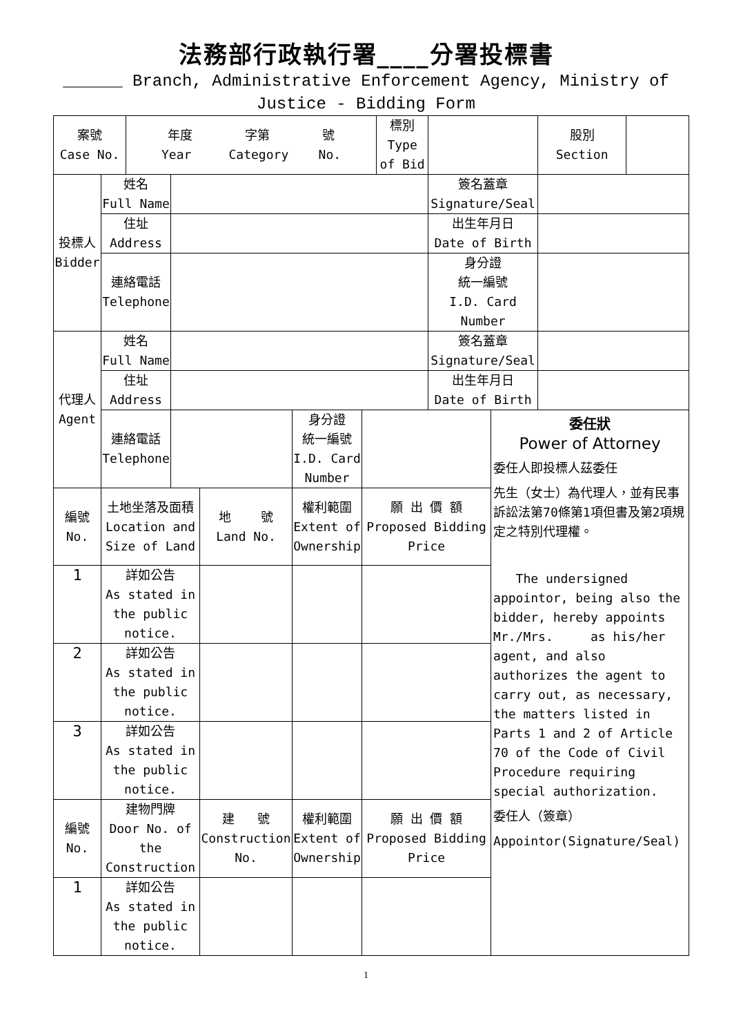法務部行政執行署____分署投標書
______ Branch, Administrative Enforcement Agency, Ministry of Justice - Bidding Form
| 案號 Case No. | | 年度 字第 號 Year Category No. | | | | | 標別 Type of Bid | | | 股別 Section | |
| 投標人 Bidder | 姓名 Full Name | | | | | | | 簽名蓋章 Signature/Seal | | | |
| | 住址 Address | | | | | | | 出生年月日 Date of Birth | | | |
| | 連絡電話 Telephone | | | | | | | 身分證 統一編號 I.D. Card Number | | | |
| 代理人 Agent | 姓名 Full Name | | | | | | | 簽名蓋章 Signature/Seal | | | |
| | 住址 Address | | | | | | | 出生年月日 Date of Birth | | | |
| | 連絡電話 Telephone | | | | 身分證 統一編號 I.D. Card Number | | | | 委任狀 Power of Attorney 委任人即投標人茲委任 先生（女士）為代理人，並有民事訴訟法第70條第1項但書及第2項規定之特別代理權。 The undersigned appointor, being also the bidder, hereby appoints Mr./Mrs. as his/her agent, and also authorizes the agent to carry out, as necessary, the matters listed in Parts 1 and 2 of Article 70 of the Code of Civil Procedure requiring special authorization. 委任人（簽章） Appointor(Signature/Seal) | | |
| 編號 No. | 土地坐落及面積 Location and Size of Land | | | 地 號 Land No. | 權利範圍 Extent of Ownership | 願 出 價 額 Proposed Bidding Price | | | | | |
| 1 | 詳如公告 As stated in the public notice. | | | | | | | | | | |
| 2 | 詳如公告 As stated in the public notice. | | | | | | | | | | |
| 3 | 詳如公告 As stated in the public notice. | | | | | | | | | | |
| 編號 No. | 建物門牌 Door No. of the Construction | | | 建 號 Construction No. | 權利範圍 Extent of Ownership | 願 出 價 額 Proposed Bidding Price | | | | | |
| 1 | 詳如公告 As stated in the public notice. | | | | | | | | | | |
1